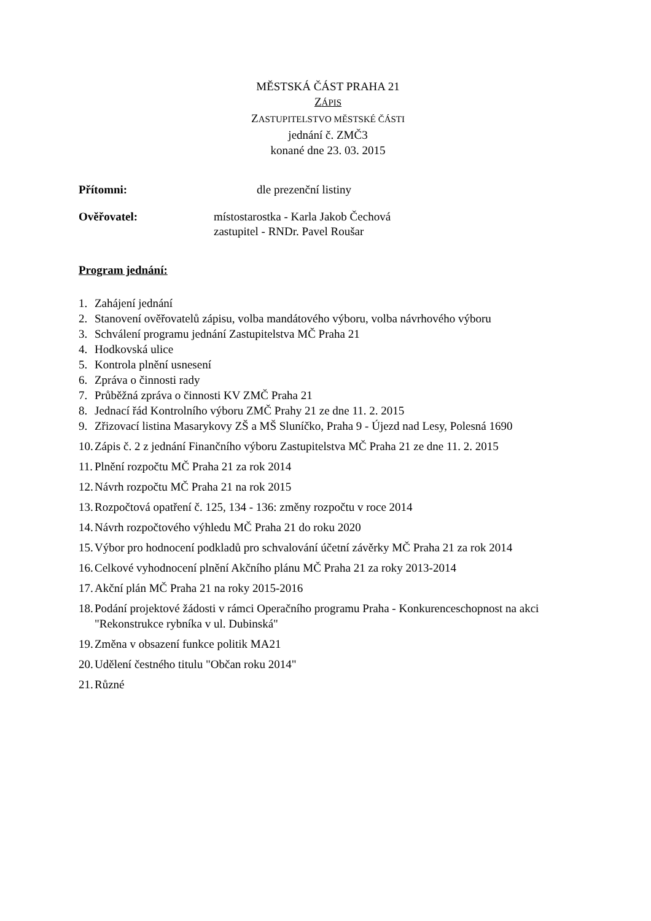MĚSTSKÁ ČÁST PRAHA 21
ZÁPIS
ZASTUPITELSTVO MĚSTSKÉ ČÁSTI
jednání č. ZMČ3
konané dne 23. 03. 2015
Přítomni: dle prezenční listiny
Ověřovatel: místostarostka - Karla Jakob Čechová
zastupitel - RNDr. Pavel Roušar
Program jednání:
1. Zahájení jednání
2. Stanovení ověřovatelů zápisu, volba mandátového výboru, volba návrhového výboru
3. Schválení programu jednání Zastupitelstva MČ Praha 21
4. Hodkovská ulice
5. Kontrola plnění usnesení
6. Zpráva o činnosti rady
7. Průběžná zpráva o činnosti KV ZMČ Praha 21
8. Jednací řád Kontrolního výboru ZMČ Prahy 21 ze dne 11. 2. 2015
9. Zřizovací listina Masarykovy ZŠ a MŠ Sluníčko, Praha 9 - Újezd nad Lesy, Polesná 1690
10. Zápis č. 2 z jednání Finančního výboru Zastupitelstva MČ Praha 21 ze dne 11. 2. 2015
11. Plnění rozpočtu MČ Praha 21 za rok 2014
12. Návrh rozpočtu MČ Praha 21 na rok 2015
13. Rozpočtová opatření č. 125, 134 - 136: změny rozpočtu v roce 2014
14. Návrh rozpočtového výhledu MČ Praha 21 do roku 2020
15. Výbor pro hodnocení podkladů pro schvalování účetní závěrky MČ Praha 21 za rok 2014
16. Celkové vyhodnocení plnění Akčního plánu MČ Praha 21 za roky 2013-2014
17. Akční plán MČ Praha 21 na roky 2015-2016
18. Podání projektové žádosti v rámci Operačního programu Praha - Konkurenceschopnost na akci "Rekonstrukce rybníka v ul. Dubinská"
19. Změna v obsazení funkce politik MA21
20. Udělení čestného titulu "Občan roku 2014"
21. Různé